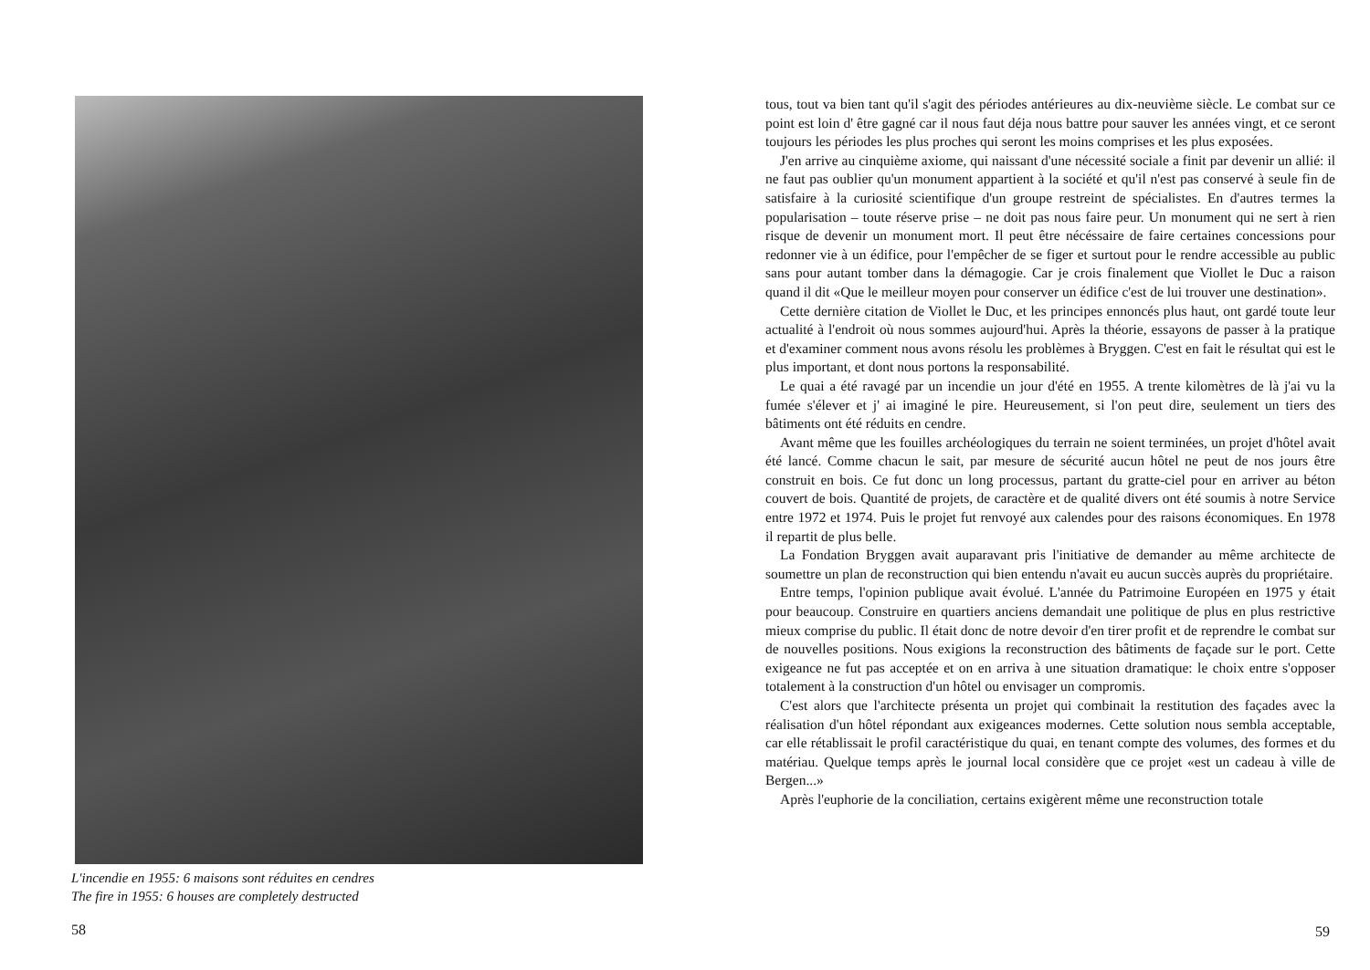L'incendie en 1955: 6 maisons sont réduites en cendres
The fire in 1955: 6 houses are completely destructed
58
tous, tout va bien tant qu'il s'agit des périodes antérieures au dix-neuvième siècle. Le combat sur ce point est loin d' être gagné car il nous faut déja nous battre pour sauver les années vingt, et ce seront toujours les périodes les plus proches qui seront les moins comprises et les plus exposées.
J'en arrive au cinquième axiome, qui naissant d'une nécessité sociale a finit par devenir un allié: il ne faut pas oublier qu'un monument appartient à la société et qu'il n'est pas conservé à seule fin de satisfaire à la curiosité scientifique d'un groupe restreint de spécialistes. En d'autres termes la popularisation – toute réserve prise – ne doit pas nous faire peur. Un monument qui ne sert à rien risque de devenir un monument mort. Il peut être nécéssaire de faire certaines concessions pour redonner vie à un édifice, pour l'empêcher de se figer et surtout pour le rendre accessible au public sans pour autant tomber dans la démagogie. Car je crois finalement que Viollet le Duc a raison quand il dit «Que le meilleur moyen pour conserver un édifice c'est de lui trouver une destination».
Cette dernière citation de Viollet le Duc, et les principes ennoncés plus haut, ont gardé toute leur actualité à l'endroit où nous sommes aujourd'hui. Après la théorie, essayons de passer à la pratique et d'examiner comment nous avons résolu les problèmes à Bryggen. C'est en fait le résultat qui est le plus important, et dont nous portons la responsabilité.
Le quai a été ravagé par un incendie un jour d'été en 1955. A trente kilomètres de là j'ai vu la fumée s'élever et j' ai imaginé le pire. Heureusement, si l'on peut dire, seulement un tiers des bâtiments ont été réduits en cendre.
Avant même que les fouilles archéologiques du terrain ne soient terminées, un projet d'hôtel avait été lancé. Comme chacun le sait, par mesure de sécurité aucun hôtel ne peut de nos jours être construit en bois. Ce fut donc un long processus, partant du gratte-ciel pour en arriver au béton couvert de bois. Quantité de projets, de caractère et de qualité divers ont été soumis à notre Service entre 1972 et 1974. Puis le projet fut renvoyé aux calendes pour des raisons économiques. En 1978 il repartit de plus belle.
La Fondation Bryggen avait auparavant pris l'initiative de demander au même architecte de soumettre un plan de reconstruction qui bien entendu n'avait eu aucun succès auprès du propriétaire.
Entre temps, l'opinion publique avait évolué. L'année du Patrimoine Européen en 1975 y était pour beaucoup. Construire en quartiers anciens demandait une politique de plus en plus restrictive mieux comprise du public. Il était donc de notre devoir d'en tirer profit et de reprendre le combat sur de nouvelles positions. Nous exigions la reconstruction des bâtiments de façade sur le port. Cette exigeance ne fut pas acceptée et on en arriva à une situation dramatique: le choix entre s'opposer totalement à la construction d'un hôtel ou envisager un compromis.
C'est alors que l'architecte présenta un projet qui combinait la restitution des façades avec la réalisation d'un hôtel répondant aux exigeances modernes. Cette solution nous sembla acceptable, car elle rétablissait le profil caractéristique du quai, en tenant compte des volumes, des formes et du matériau. Quelque temps après le journal local considère que ce projet «est un cadeau à ville de Bergen...»
Après l'euphorie de la conciliation, certains exigèrent même une reconstruction totale
59